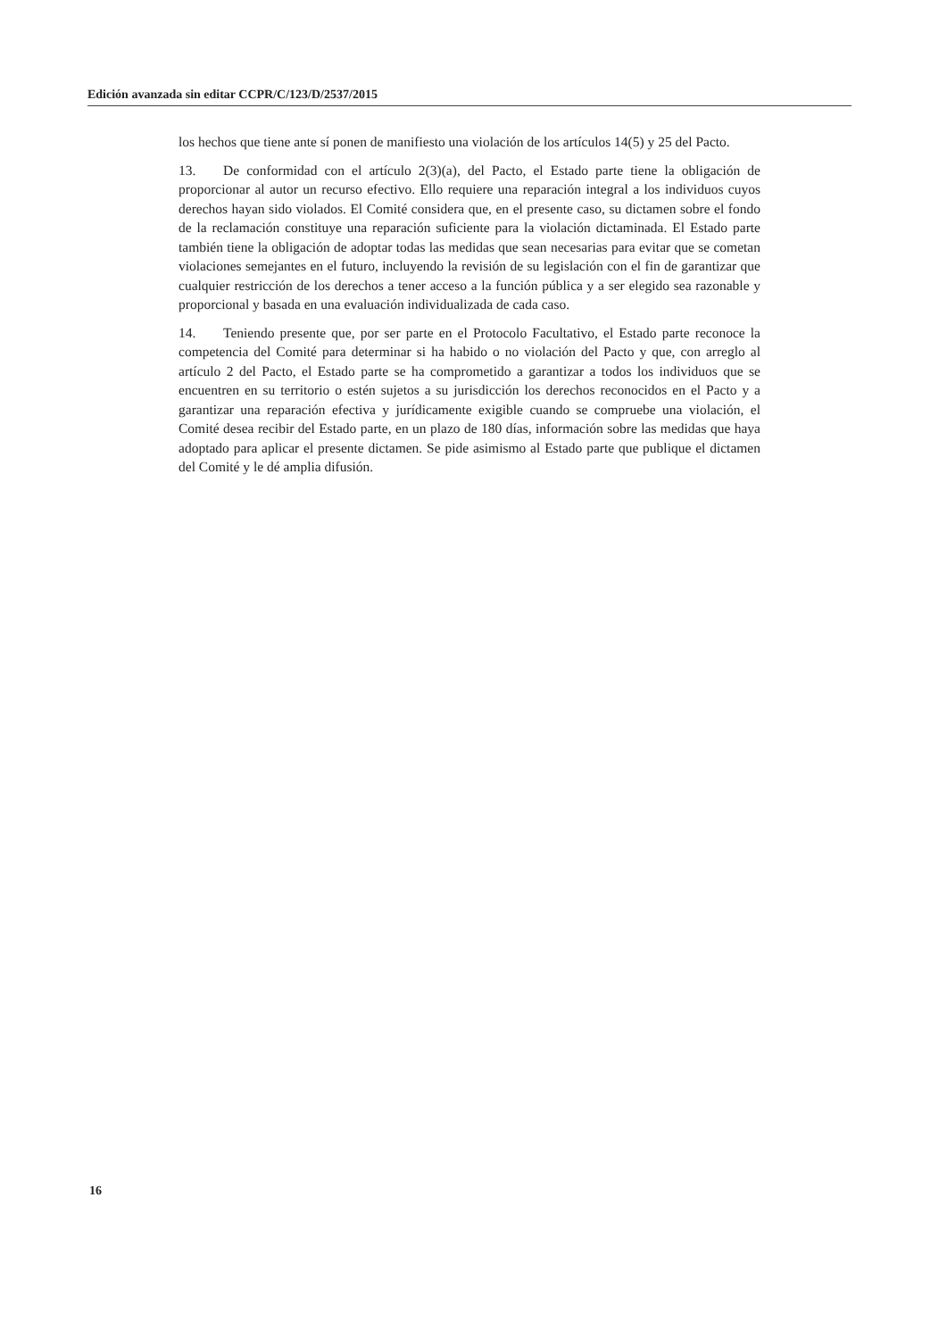Edición avanzada sin editar CCPR/C/123/D/2537/2015
los hechos que tiene ante sí ponen de manifiesto una violación de los artículos 14(5) y 25 del Pacto.
13. De conformidad con el artículo 2(3)(a), del Pacto, el Estado parte tiene la obligación de proporcionar al autor un recurso efectivo. Ello requiere una reparación integral a los individuos cuyos derechos hayan sido violados. El Comité considera que, en el presente caso, su dictamen sobre el fondo de la reclamación constituye una reparación suficiente para la violación dictaminada. El Estado parte también tiene la obligación de adoptar todas las medidas que sean necesarias para evitar que se cometan violaciones semejantes en el futuro, incluyendo la revisión de su legislación con el fin de garantizar que cualquier restricción de los derechos a tener acceso a la función pública y a ser elegido sea razonable y proporcional y basada en una evaluación individualizada de cada caso.
14. Teniendo presente que, por ser parte en el Protocolo Facultativo, el Estado parte reconoce la competencia del Comité para determinar si ha habido o no violación del Pacto y que, con arreglo al artículo 2 del Pacto, el Estado parte se ha comprometido a garantizar a todos los individuos que se encuentren en su territorio o estén sujetos a su jurisdicción los derechos reconocidos en el Pacto y a garantizar una reparación efectiva y jurídicamente exigible cuando se compruebe una violación, el Comité desea recibir del Estado parte, en un plazo de 180 días, información sobre las medidas que haya adoptado para aplicar el presente dictamen. Se pide asimismo al Estado parte que publique el dictamen del Comité y le dé amplia difusión.
16